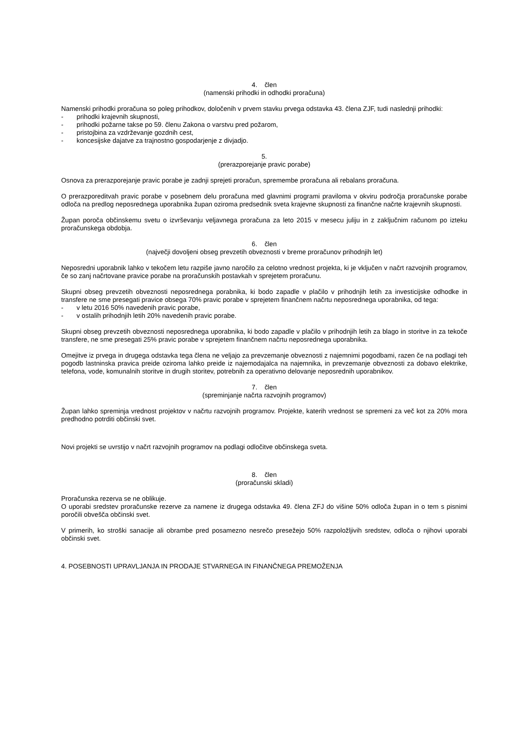4. člen
(namenski prihodki in odhodki proračuna)
Namenski prihodki proračuna so poleg prihodkov, določenih v prvem stavku prvega odstavka 43. člena ZJF, tudi naslednji prihodki:
- prihodki krajevnih skupnosti,
- prihodki požarne takse po 59. členu Zakona o varstvu pred požarom,
- pristojbina za vzdrževanje gozdnih cest,
- koncesijske dajatve za trajnostno gospodarjenje z divjadjo.
5.
(prerazporejanje pravic porabe)
Osnova za prerazporejanje pravic porabe je zadnji sprejeti proračun, spremembe proračuna ali rebalans proračuna.
O prerazporeditvah pravic porabe v posebnem delu proračuna med glavnimi programi praviloma v okviru področja proračunske porabe odloča na predlog neposrednega uporabnika župan oziroma predsednik sveta krajevne skupnosti za finančne načrte krajevnih skupnosti.
Župan poroča občinskemu svetu o izvrševanju veljavnega proračuna za leto 2015 v mesecu juliju in z zaključnim računom po izteku proračunskega obdobja.
6. člen
(največji dovoljeni obseg prevzetih obveznosti v breme proračunov prihodnjih let)
Neposredni uporabnik lahko v tekočem letu razpiše javno naročilo za celotno vrednost projekta, ki je vključen v načrt razvojnih programov, če so zanj načrtovane pravice porabe na proračunskih postavkah v sprejetem proračunu.
Skupni obseg prevzetih obveznosti neposrednega porabnika, ki bodo zapadle v plačilo v prihodnjih letih za investicijske odhodke in transfere ne sme presegati pravice obsega 70% pravic porabe v sprejetem finančnem načrtu neposrednega uporabnika, od tega:
- v letu 2016 50% navedenih pravic porabe,
- v ostalih prihodnjih letih 20% navedenih pravic porabe.
Skupni obseg prevzetih obveznosti neposrednega uporabnika, ki bodo zapadle v plačilo v prihodnjih letih za blago in storitve in za tekoče transfere, ne sme presegati 25% pravic porabe v sprejetem finančnem načrtu neposrednega uporabnika.
Omejitve iz prvega in drugega odstavka tega člena ne veljajo za prevzemanje obveznosti z najemnimi pogodbami, razen če na podlagi teh pogodb lastninska pravica preide oziroma lahko preide iz najemodajalca na najemnika, in prevzemanje obveznosti za dobavo elektrike, telefona, vode, komunalnih storitve in drugih storitev, potrebnih za operativno delovanje neposrednih uporabnikov.
7. člen
(spreminjanje načrta razvojnih programov)
Župan lahko spreminja vrednost projektov v načrtu razvojnih programov. Projekte, katerih vrednost se spremeni za več kot za 20% mora predhodno potrditi občinski svet.
Novi projekti se uvrstijo v načrt razvojnih programov na podlagi odločitve občinskega sveta.
8. člen
(proračunski skladi)
Proračunska rezerva se ne oblikuje.
O uporabi sredstev proračunske rezerve za namene iz drugega odstavka 49. člena ZFJ do višine 50% odloča župan in o tem s pisnimi poročili obvešča občinski svet.
V primerih, ko stroški sanacije ali obrambe pred posamezno nesrečo presežejo 50% razpoložljivih sredstev, odloča o njihovi uporabi občinski svet.
4. POSEBNOSTI UPRAVLJANJA IN PRODAJE STVARNEGA IN FINANČNEGA PREMOŽENJA